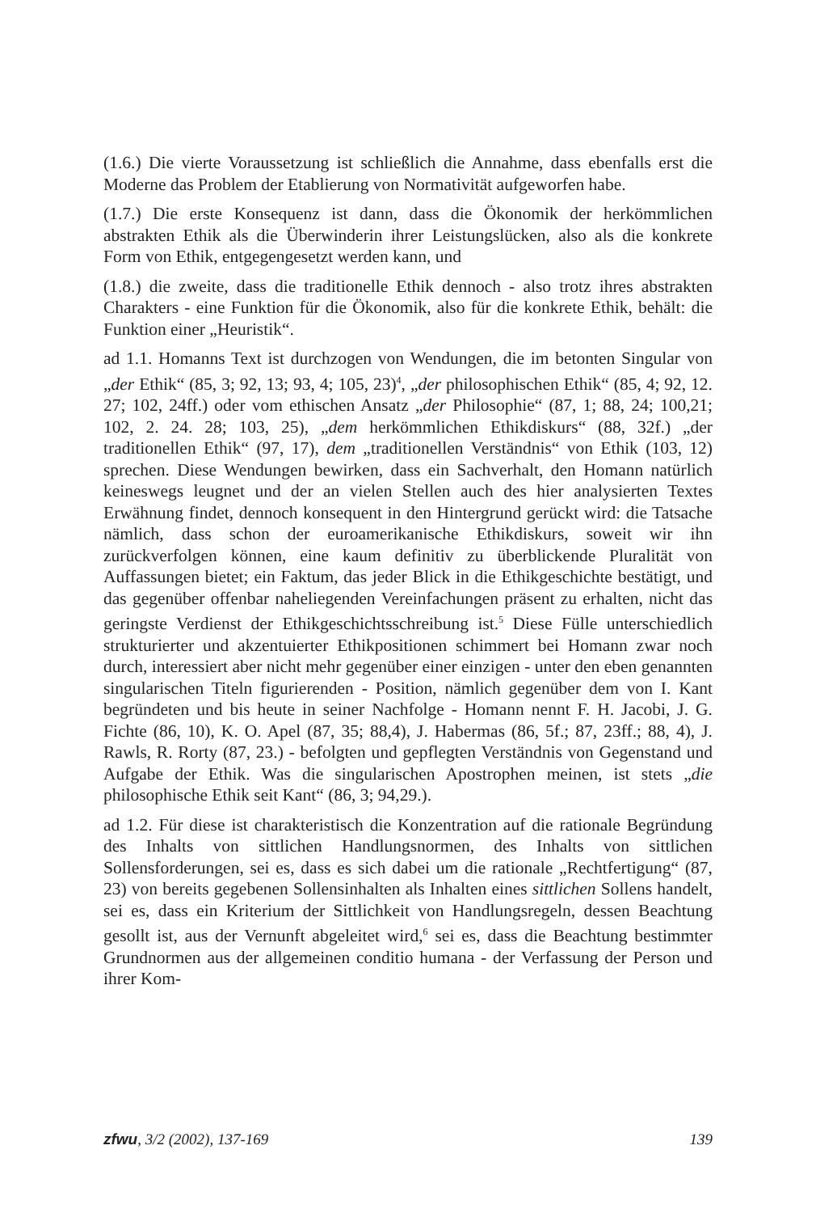(1.6.) Die vierte Voraussetzung ist schließlich die Annahme, dass ebenfalls erst die Moderne das Problem der Etablierung von Normativität aufgeworfen habe.
(1.7.) Die erste Konsequenz ist dann, dass die Ökonomik der herkömmlichen abstrakten Ethik als die Überwinderin ihrer Leistungslücken, also als die konkrete Form von Ethik, entgegengesetzt werden kann, und
(1.8.) die zweite, dass die traditionelle Ethik dennoch - also trotz ihres abstrakten Charakters - eine Funktion für die Ökonomik, also für die konkrete Ethik, behält: die Funktion einer „Heuristik“.
ad 1.1. Homanns Text ist durchzogen von Wendungen, die im betonten Singular von „der Ethik“ (85, 3; 92, 13; 93, 4; 105, 23)<sup>4</sup>, „der philosophischen Ethik“ (85, 4; 92, 12. 27; 102, 24ff.) oder vom ethischen Ansatz „der Philosophie“ (87, 1; 88, 24; 100,21; 102, 2. 24. 28; 103, 25), „dem herkömmlichen Ethikdiskurs“ (88, 32f.) „der traditionellen Ethik“ (97, 17), dem „traditionellen Verständnis“ von Ethik (103, 12) sprechen. Diese Wendungen bewirken, dass ein Sachverhalt, den Homann natürlich keineswegs leugnet und der an vielen Stellen auch des hier analysierten Textes Erwähnung findet, dennoch konsequent in den Hintergrund gerückt wird: die Tatsache nämlich, dass schon der euroamerikanische Ethikdiskurs, soweit wir ihn zurückverfolgen können, eine kaum definitiv zu überblickende Pluralität von Auffassungen bietet; ein Faktum, das jeder Blick in die Ethikgeschichte bestätigt, und das gegenüber offenbar naheliegenden Vereinfachungen präsent zu erhalten, nicht das geringste Verdienst der Ethikgeschichtsschreibung ist.<sup>5</sup> Diese Fülle unterschiedlich strukturierter und akzentuierter Ethikpositionen schimmert bei Homann zwar noch durch, interessiert aber nicht mehr gegenüber einer einzigen - unter den eben genannten singularischen Titeln figurierenden - Position, nämlich gegenüber dem von I. Kant begründeten und bis heute in seiner Nachfolge - Homann nennt F. H. Jacobi, J. G. Fichte (86, 10), K. O. Apel (87, 35; 88,4), J. Habermas (86, 5f.; 87, 23ff.; 88, 4), J. Rawls, R. Rorty (87, 23.) - befolgten und gepflegten Verständnis von Gegenstand und Aufgabe der Ethik. Was die singularischen Apostrophen meinen, ist stets „die philosophische Ethik seit Kant“ (86, 3; 94,29.).
ad 1.2. Für diese ist charakteristisch die Konzentration auf die rationale Begründung des Inhalts von sittlichen Handlungsnormen, des Inhalts von sittlichen Sollensforderungen, sei es, dass es sich dabei um die rationale „Rechtfertigung“ (87, 23) von bereits gegebenen Sollensinhalten als Inhalten eines sittlichen Sollens handelt, sei es, dass ein Kriterium der Sittlichkeit von Handlungsregeln, dessen Beachtung gesollt ist, aus der Vernunft abgeleitet wird,<sup>6</sup> sei es, dass die Beachtung bestimmter Grundnormen aus der allgemeinen conditio humana - der Verfassung der Person und ihrer Kom-
zfwu, 3/2 (2002), 137-169 139